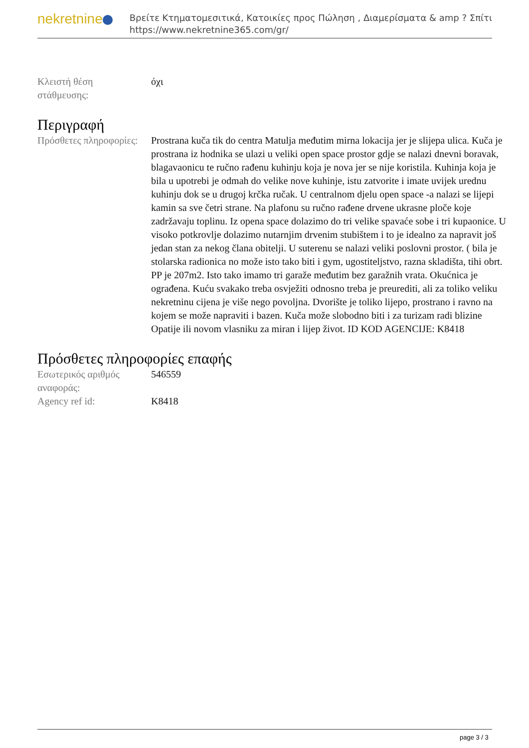nekretnine
Βρείτε Κτηματομεσιτικά, Κατοικίες προς Πώληση , Διαμερίσματα & amp ? Σπίτι
https://www.nekretnine365.com/gr/
| Κλειστή θέση στάθμευσης: | όχι |
Περιγραφή
| Πρόσθετες πληροφορίες: | Prostrana kuča tik do centra Matulja međutim mirna lokacija jer je slijepa ulica. Kuča je prostrana iz hodnika se ulazi u veliki open space prostor gdje se nalazi dnevni boravak, blagavaonicu te ručno rađenu kuhinju koja je nova jer se nije koristila. Kuhinja koja je bila u upotrebi je odmah do velike nove kuhinje, istu zatvorite i imate uvijek urednu kuhinju dok se u drugoj krčka ručak. U centralnom djelu open space -a nalazi se lijepi kamin sa sve četri strane. Na plafonu su ručno rađene drvene ukrasne ploče koje zadržavaju toplinu. Iz opena space dolazimo do tri velike spavaće sobe i tri kupaonice. U visoko potkrovlje dolazimo nutarnjim drvenim stubištem i to je idealno za napravit još jedan stan za nekog člana obitelji. U suterenu se nalazi veliki poslovni prostor. ( bila je stolarska radionica no može isto tako biti i gym, ugostiteljstvo, razna skladišta, tihi obrt. PP je 207m2. Isto tako imamo tri garaže međutim bez garažnih vrata. Okućnica je ograđena. Kuću svakako treba osvježiti odnosno treba je preurediti, ali za toliko veliku nekretninu cijena je više nego povoljna. Dvorište je toliko lijepo, prostrano i ravno na kojem se može napraviti i bazen. Kuča može slobodno biti i za turizam radi blizine Opatije ili novom vlasniku za miran i lijep život. ID KOD AGENCIJE: K8418 |
Πρόσθετες πληροφορίες επαφής
| Εσωτερικός αριθμός αναφοράς: | 546559 |
| Agency ref id: | K8418 |
page 3 / 3